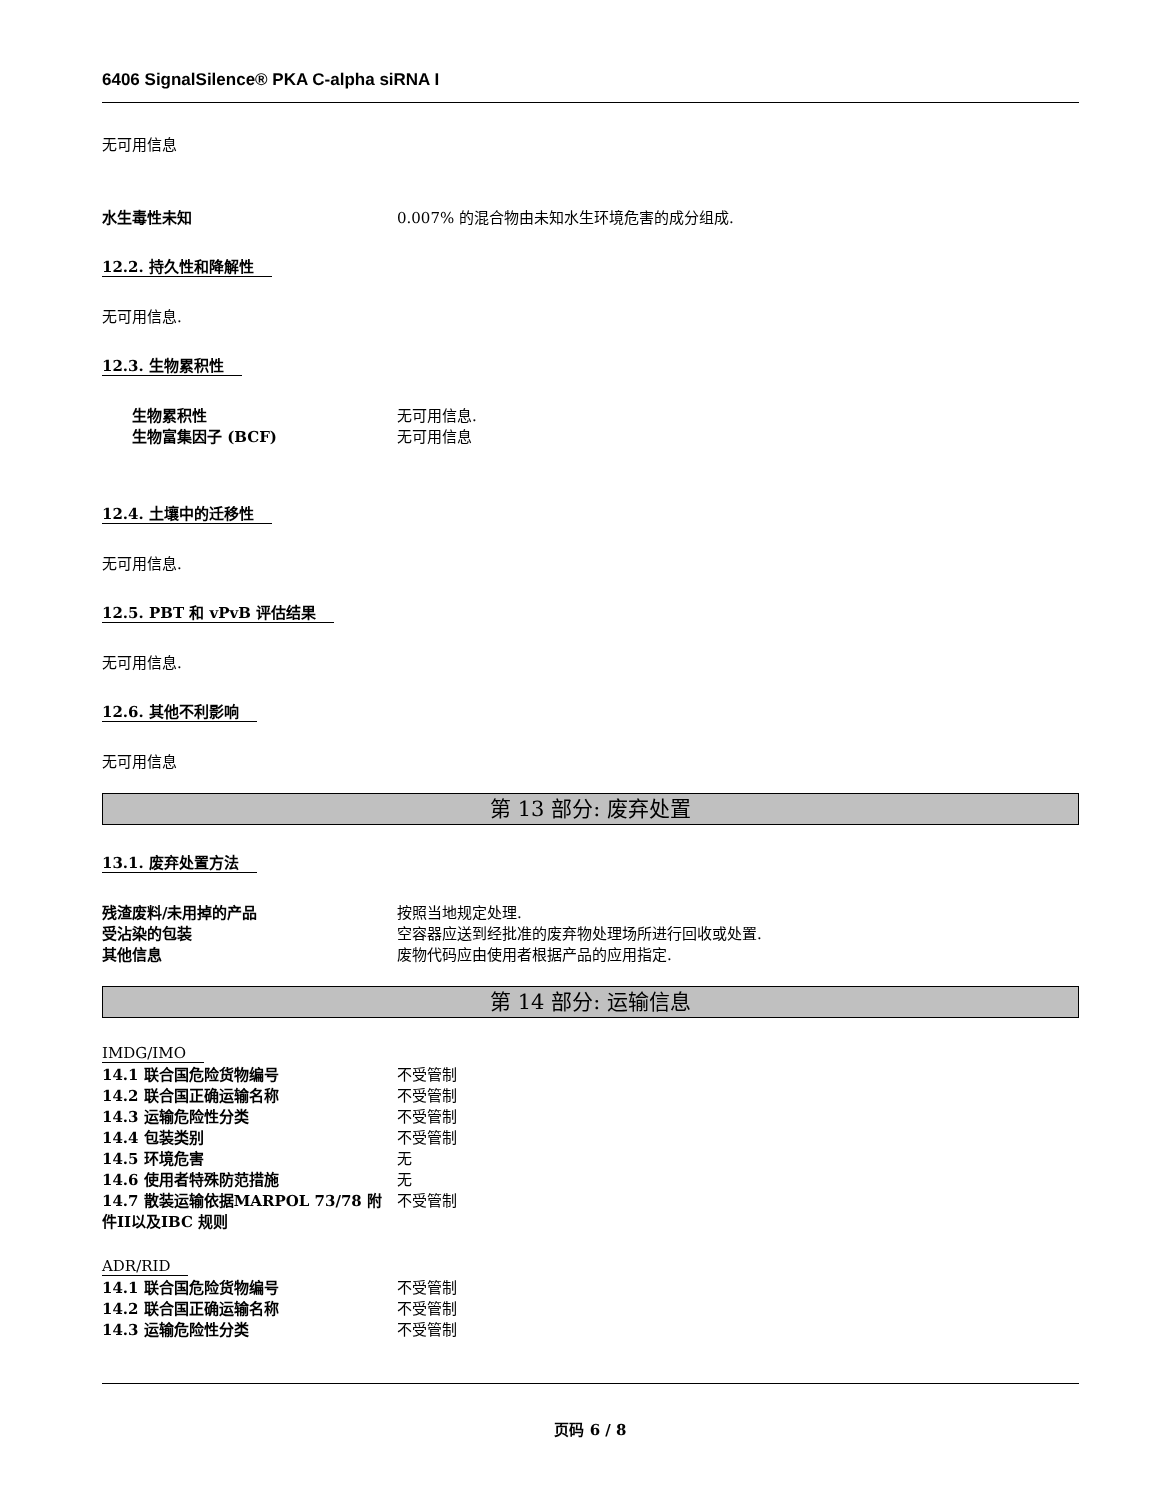6406 SignalSilence® PKA C-alpha siRNA I
无可用信息
水生毒性未知 0.007% 的混合物由未知水生环境危害的成分组成.
12.2. 持久性和降解性
无可用信息.
12.3. 生物累积性
生物累积性 无可用信息.
生物富集因子 (BCF) 无可用信息
12.4. 土壤中的迁移性
无可用信息.
12.5. PBT 和 vPvB 评估结果
无可用信息.
12.6. 其他不利影响
无可用信息
第 13 部分: 废弃处置
13.1. 废弃处置方法
残渣废料/未用掉的产品 按照当地规定处理.
受沾染的包装 空容器应送到经批准的废弃物处理场所进行回收或处置.
其他信息 废物代码应由使用者根据产品的应用指定.
第 14 部分: 运输信息
IMDG/IMO
14.1 联合国危险货物编号 不受管制
14.2 联合国正确运输名称 不受管制
14.3 运输危险性分类 不受管制
14.4 包装类别 不受管制
14.5 环境危害 无
14.6 使用者特殊防范措施 无
14.7 散装运输依据MARPOL 73/78 附件II以及IBC 规则
不受管制
ADR/RID
14.1 联合国危险货物编号 不受管制
14.2 联合国正确运输名称 不受管制
14.3 运输危险性分类 不受管制
页码 6 / 8